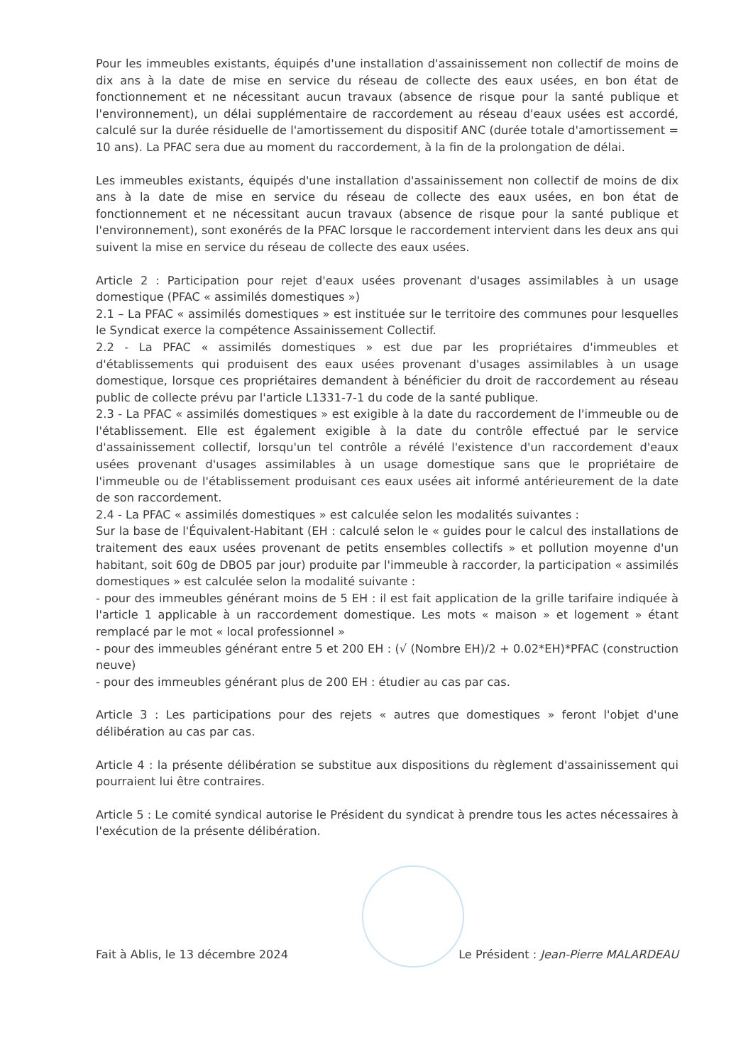Pour les immeubles existants, équipés d'une installation d'assainissement non collectif de moins de dix ans à la date de mise en service du réseau de collecte des eaux usées, en bon état de fonctionnement et ne nécessitant aucun travaux (absence de risque pour la santé publique et l'environnement), un délai supplémentaire de raccordement au réseau d'eaux usées est accordé, calculé sur la durée résiduelle de l'amortissement du dispositif ANC (durée totale d'amortissement = 10 ans). La PFAC sera due au moment du raccordement, à la fin de la prolongation de délai.
Les immeubles existants, équipés d'une installation d'assainissement non collectif de moins de dix ans à la date de mise en service du réseau de collecte des eaux usées, en bon état de fonctionnement et ne nécessitant aucun travaux (absence de risque pour la santé publique et l'environnement), sont exonérés de la PFAC lorsque le raccordement intervient dans les deux ans qui suivent la mise en service du réseau de collecte des eaux usées.
Article 2 : Participation pour rejet d'eaux usées provenant d'usages assimilables à un usage domestique (PFAC « assimilés domestiques »)
2.1 – La PFAC « assimilés domestiques » est instituée sur le territoire des communes pour lesquelles le Syndicat exerce la compétence Assainissement Collectif.
2.2 - La PFAC « assimilés domestiques » est due par les propriétaires d'immeubles et d'établissements qui produisent des eaux usées provenant d'usages assimilables à un usage domestique, lorsque ces propriétaires demandent à bénéficier du droit de raccordement au réseau public de collecte prévu par l'article L1331-7-1 du code de la santé publique.
2.3 - La PFAC « assimilés domestiques » est exigible à la date du raccordement de l'immeuble ou de l'établissement. Elle est également exigible à la date du contrôle effectué par le service d'assainissement collectif, lorsqu'un tel contrôle a révélé l'existence d'un raccordement d'eaux usées provenant d'usages assimilables à un usage domestique sans que le propriétaire de l'immeuble ou de l'établissement produisant ces eaux usées ait informé antérieurement de la date de son raccordement.
2.4 - La PFAC « assimilés domestiques » est calculée selon les modalités suivantes :
Sur la base de l'Équivalent-Habitant (EH : calculé selon le « guides pour le calcul des installations de traitement des eaux usées provenant de petits ensembles collectifs » et pollution moyenne d'un habitant, soit 60g de DBO5 par jour) produite par l'immeuble à raccorder, la participation « assimilés domestiques » est calculée selon la modalité suivante :
- pour des immeubles générant moins de 5 EH : il est fait application de la grille tarifaire indiquée à l'article 1 applicable à un raccordement domestique. Les mots « maison » et logement » étant remplacé par le mot « local professionnel »
- pour des immeubles générant entre 5 et 200 EH : (√ (Nombre EH)/2 + 0.02*EH)*PFAC (construction neuve)
- pour des immeubles générant plus de 200 EH : étudier au cas par cas.
Article 3 : Les participations pour des rejets « autres que domestiques » feront l'objet d'une délibération au cas par cas.
Article 4 : la présente délibération se substitue aux dispositions du règlement d'assainissement qui pourraient lui être contraires.
Article 5 : Le comité syndical autorise le Président du syndicat à prendre tous les actes nécessaires à l'exécution de la présente délibération.
Fait à Ablis, le 13 décembre 2024 Le Président : Jean-Pierre MALARDEAU